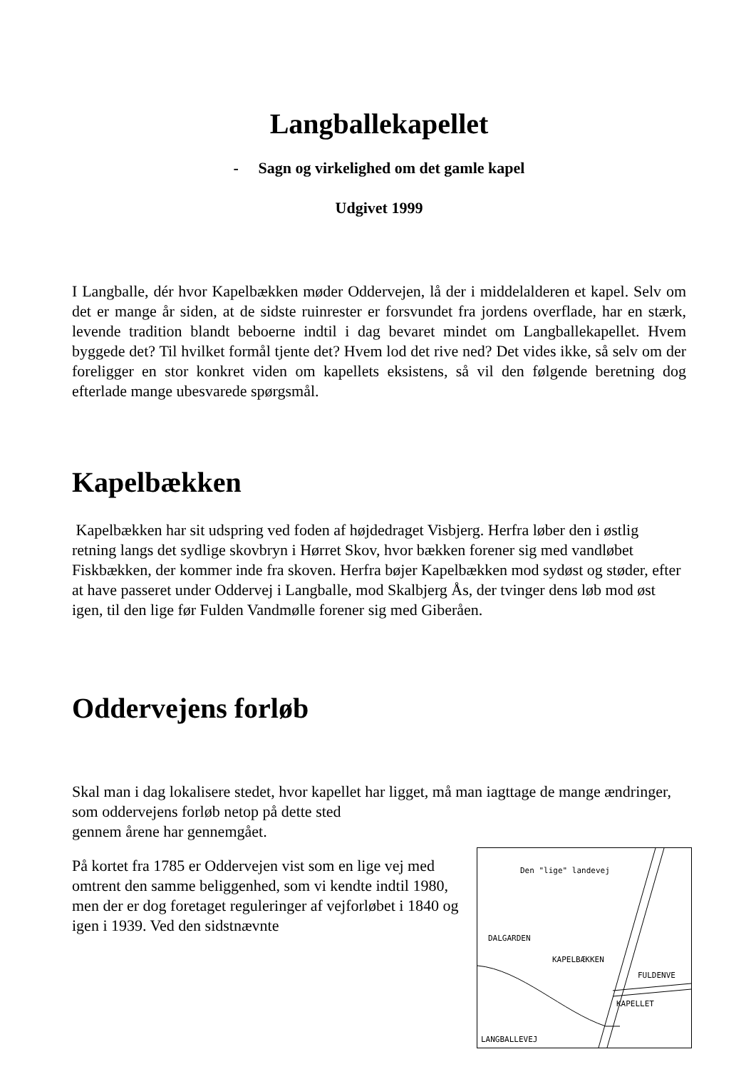Langballekapellet
- Sagn og virkelighed om det gamle kapel
Udgivet 1999
I Langballe, dér hvor Kapelbækken møder Oddervejen, lå der i middelalderen et kapel. Selv om det er mange år siden, at de sidste ruinrester er forsvundet fra jordens overflade, har en stærk, levende tradition blandt beboerne indtil i dag bevaret mindet om Langballekapellet. Hvem byggede det? Til hvilket formål tjente det? Hvem lod det rive ned? Det vides ikke, så selv om der foreligger en stor konkret viden om kapellets eksistens, så vil den følgende beretning dog efterlade mange ubesvarede spørgsmål.
Kapelbækken
Kapelbækken har sit udspring ved foden af højdedraget Visbjerg. Herfra løber den i østlig retning langs det sydlige skovbryn i Hørret Skov, hvor bækken forener sig med vandløbet Fiskbækken, der kommer inde fra skoven. Herfra bøjer Kapelbækken mod sydøst og støder, efter at have passeret under Oddervej i Langballe, mod Skalbjerg Ås, der tvinger dens løb mod øst igen, til den lige før Fulden Vandmølle forener sig med Giberåen.
Oddervejens forløb
Skal man i dag lokalisere stedet, hvor kapellet har ligget, må man iagttage de mange ændringer, som oddervejens forløb netop på dette sted
gennem årene har gennemgået.
Den "lige" landevej
DALGARDEN
KAPELBÆKKEN
FULDENVE
KAPELLET
LANGBALLEVEJ
På kortet fra 1785 er Oddervejen vist som en lige vej med omtrent den samme beliggenhed, som vi kendte indtil 1980, men der er dog foretaget reguleringer af vejforløbet i 1840 og igen i 1939. Ved den sidstnævnte